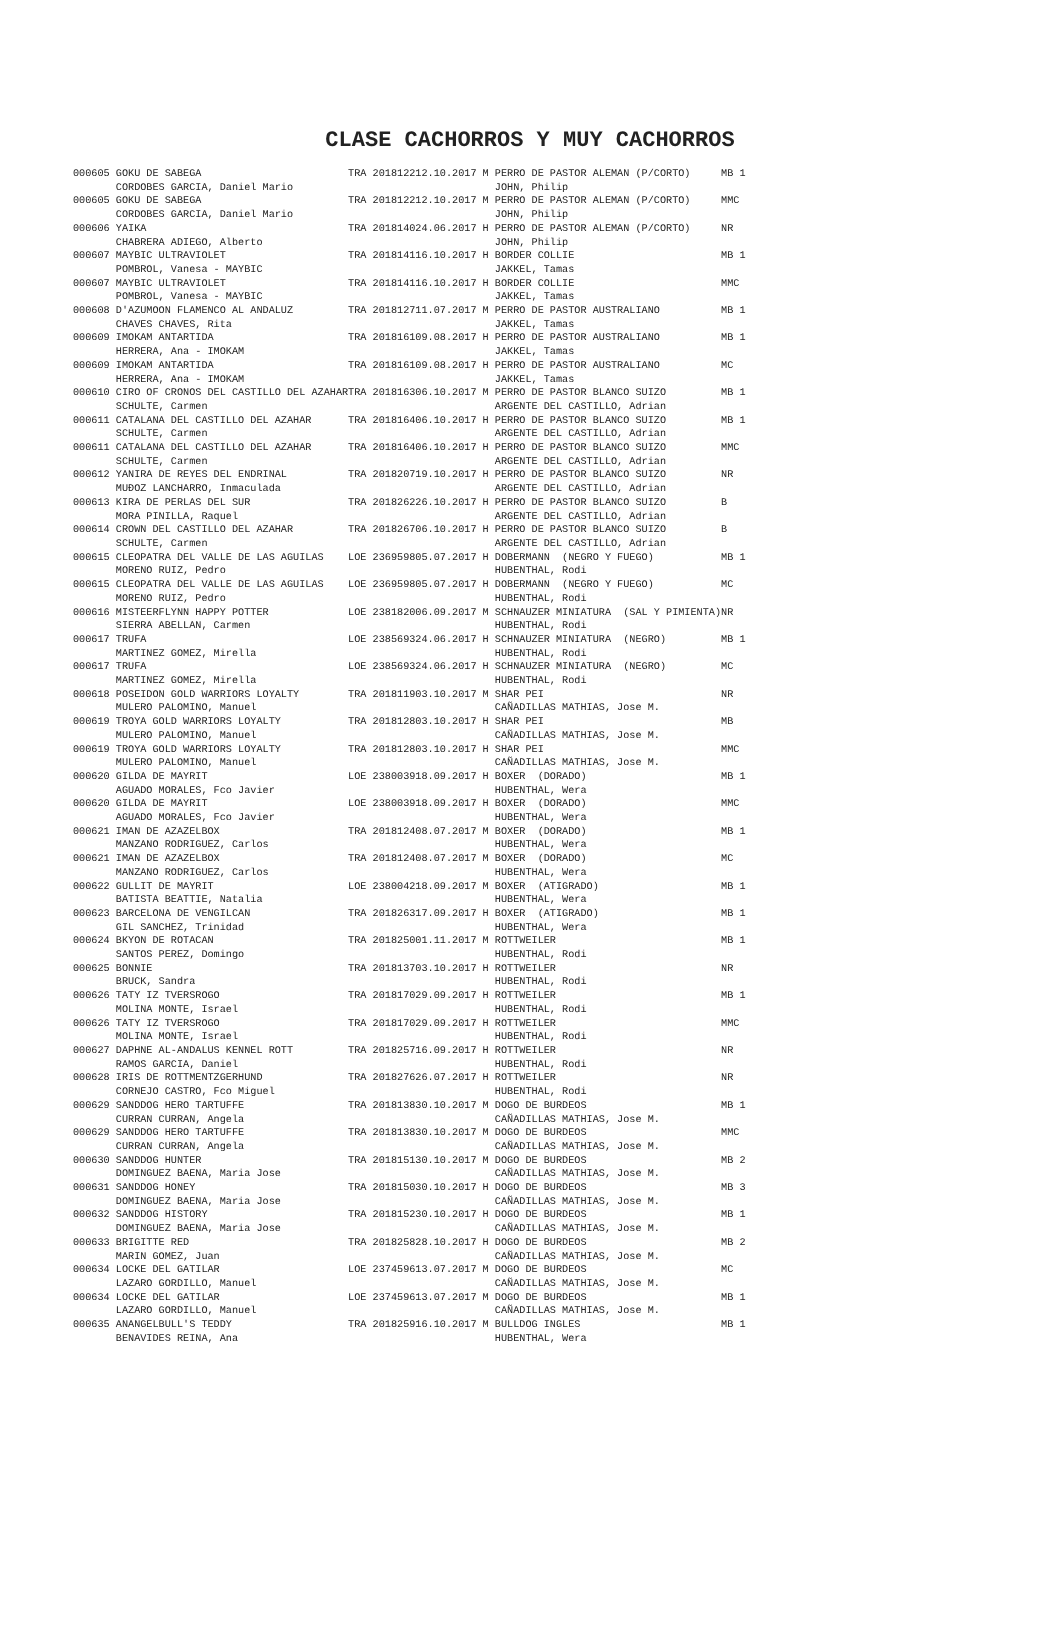CLASE CACHORROS Y MUY CACHORROS
| 000605 GOKU DE SABEGA CORDOBES GARCIA, Daniel Mario | TRA 2018122 | 12.10.2017 M PERRO DE PASTOR ALEMAN (P/CORTO) JOHN, Philip | MB 1 |
| 000605 GOKU DE SABEGA CORDOBES GARCIA, Daniel Mario | TRA 2018122 | 12.10.2017 M PERRO DE PASTOR ALEMAN (P/CORTO) JOHN, Philip | MMC |
| 000606 YAIKA CHABRERA ADIEGO, Alberto | TRA 2018140 | 24.06.2017 H PERRO DE PASTOR ALEMAN (P/CORTO) JOHN, Philip | NR |
| 000607 MAYBIC ULTRAVIOLET POMBROL, Vanesa - MAYBIC | TRA 2018141 | 16.10.2017 H BORDER COLLIE JAKKEL, Tamas | MB 1 |
| 000607 MAYBIC ULTRAVIOLET POMBROL, Vanesa - MAYBIC | TRA 2018141 | 16.10.2017 H BORDER COLLIE JAKKEL, Tamas | MMC |
| 000608 D'AZUMOON FLAMENCO AL ANDALUZ CHAVES CHAVES, Rita | TRA 2018127 | 11.07.2017 M PERRO DE PASTOR AUSTRALIANO JAKKEL, Tamas | MB 1 |
| 000609 IMOKAM ANTARTIDA HERRERA, Ana - IMOKAM | TRA 2018161 | 09.08.2017 H PERRO DE PASTOR AUSTRALIANO JAKKEL, Tamas | MB 1 |
| 000609 IMOKAM ANTARTIDA HERRERA, Ana - IMOKAM | TRA 2018161 | 09.08.2017 H PERRO DE PASTOR AUSTRALIANO JAKKEL, Tamas | MC |
| 000610 CIRO OF CRONOS DEL CASTILLO DEL AZAHAR SCHULTE, Carmen | TRA 2018163 | 06.10.2017 M PERRO DE PASTOR BLANCO SUIZO ARGENTE DEL CASTILLO, Adrian | MB 1 |
| 000611 CATALANA DEL CASTILLO DEL AZAHAR SCHULTE, Carmen | TRA 2018164 | 06.10.2017 H PERRO DE PASTOR BLANCO SUIZO ARGENTE DEL CASTILLO, Adrian | MB 1 |
| 000611 CATALANA DEL CASTILLO DEL AZAHAR SCHULTE, Carmen | TRA 2018164 | 06.10.2017 H PERRO DE PASTOR BLANCO SUIZO ARGENTE DEL CASTILLO, Adrian | MMC |
| 000612 YANIRA DE REYES DEL ENDRINAL MUĐOZ LANCHARRO, Inmaculada | TRA 2018207 | 19.10.2017 H PERRO DE PASTOR BLANCO SUIZO ARGENTE DEL CASTILLO, Adrian | NR |
| 000613 KIRA DE PERLAS DEL SUR MORA PINILLA, Raquel | TRA 2018262 | 26.10.2017 H PERRO DE PASTOR BLANCO SUIZO ARGENTE DEL CASTILLO, Adrian | B |
| 000614 CROWN DEL CASTILLO DEL AZAHAR SCHULTE, Carmen | TRA 2018267 | 06.10.2017 H PERRO DE PASTOR BLANCO SUIZO ARGENTE DEL CASTILLO, Adrian | B |
| 000615 CLEOPATRA DEL VALLE DE LAS AGUILAS MORENO RUIZ, Pedro | LOE 2369598 | 05.07.2017 H DOBERMANN (NEGRO Y FUEGO) HUBENTHAL, Rodi | MB 1 |
| 000615 CLEOPATRA DEL VALLE DE LAS AGUILAS MORENO RUIZ, Pedro | LOE 2369598 | 05.07.2017 H DOBERMANN (NEGRO Y FUEGO) HUBENTHAL, Rodi | MC |
| 000616 MISTEERFLYNN HAPPY POTTER SIERRA ABELLAN, Carmen | LOE 2381820 | 06.09.2017 M SCHNAUZER MINIATURA (SAL Y PIMIENTA) HUBENTHAL, Rodi | NR |
| 000617 TRUFA MARTINEZ GOMEZ, Mirella | LOE 2385693 | 24.06.2017 H SCHNAUZER MINIATURA (NEGRO) HUBENTHAL, Rodi | MB 1 |
| 000617 TRUFA MARTINEZ GOMEZ, Mirella | LOE 2385693 | 24.06.2017 H SCHNAUZER MINIATURA (NEGRO) HUBENTHAL, Rodi | MC |
| 000618 POSEIDON GOLD WARRIORS LOYALTY MULERO PALOMINO, Manuel | TRA 2018119 | 03.10.2017 M SHAR PEI CAÑADILLAS MATHIAS, Jose M. | NR |
| 000619 TROYA GOLD WARRIORS LOYALTY MULERO PALOMINO, Manuel | TRA 2018128 | 03.10.2017 H SHAR PEI CAÑADILLAS MATHIAS, Jose M. | MB |
| 000619 TROYA GOLD WARRIORS LOYALTY MULERO PALOMINO, Manuel | TRA 2018128 | 03.10.2017 H SHAR PEI CAÑADILLAS MATHIAS, Jose M. | MMC |
| 000620 GILDA DE MAYRIT AGUADO MORALES, Fco Javier | LOE 2380039 | 18.09.2017 H BOXER (DORADO) HUBENTHAL, Wera | MB 1 |
| 000620 GILDA DE MAYRIT AGUADO MORALES, Fco Javier | LOE 2380039 | 18.09.2017 H BOXER (DORADO) HUBENTHAL, Wera | MMC |
| 000621 IMAN DE AZAZELBOX MANZANO RODRIGUEZ, Carlos | TRA 2018124 | 08.07.2017 M BOXER (DORADO) HUBENTHAL, Wera | MB 1 |
| 000621 IMAN DE AZAZELBOX MANZANO RODRIGUEZ, Carlos | TRA 2018124 | 08.07.2017 M BOXER (DORADO) HUBENTHAL, Wera | MC |
| 000622 GULLIT DE MAYRIT BATISTA BEATTIE, Natalia | LOE 2380042 | 18.09.2017 M BOXER (ATIGRADO) HUBENTHAL, Wera | MB 1 |
| 000623 BARCELONA DE VENGILCAN GIL SANCHEZ, Trinidad | TRA 2018263 | 17.09.2017 H BOXER (ATIGRADO) HUBENTHAL, Wera | MB 1 |
| 000624 BKYON DE ROTACAN SANTOS PEREZ, Domingo | TRA 2018250 | 01.11.2017 M ROTTWEILER HUBENTHAL, Rodi | MB 1 |
| 000625 BONNIE BRUCK, Sandra | TRA 2018137 | 03.10.2017 H ROTTWEILER HUBENTHAL, Rodi | NR |
| 000626 TATY IZ TVERSROGO MOLINA MONTE, Israel | TRA 2018170 | 29.09.2017 H ROTTWEILER HUBENTHAL, Rodi | MB 1 |
| 000626 TATY IZ TVERSROGO MOLINA MONTE, Israel | TRA 2018170 | 29.09.2017 H ROTTWEILER HUBENTHAL, Rodi | MMC |
| 000627 DAPHNE AL-ANDALUS KENNEL ROTT RAMOS GARCIA, Daniel | TRA 2018257 | 16.09.2017 H ROTTWEILER HUBENTHAL, Rodi | NR |
| 000628 IRIS DE ROTTMENTZGERHUND CORNEJO CASTRO, Fco Miguel | TRA 2018276 | 26.07.2017 H ROTTWEILER HUBENTHAL, Rodi | NR |
| 000629 SANDDOG HERO TARTUFFE CURRAN CURRAN, Angela | TRA 2018138 | 30.10.2017 M DOGO DE BURDEOS CAÑADILLAS MATHIAS, Jose M. | MB 1 |
| 000629 SANDDOG HERO TARTUFFE CURRAN CURRAN, Angela | TRA 2018138 | 30.10.2017 M DOGO DE BURDEOS CAÑADILLAS MATHIAS, Jose M. | MMC |
| 000630 SANDDOG HUNTER DOMINGUEZ BAENA, Maria Jose | TRA 2018151 | 30.10.2017 M DOGO DE BURDEOS CAÑADILLAS MATHIAS, Jose M. | MB 2 |
| 000631 SANDDOG HONEY DOMINGUEZ BAENA, Maria Jose | TRA 2018150 | 30.10.2017 H DOGO DE BURDEOS CAÑADILLAS MATHIAS, Jose M. | MB 3 |
| 000632 SANDDOG HISTORY DOMINGUEZ BAENA, Maria Jose | TRA 2018152 | 30.10.2017 H DOGO DE BURDEOS CAÑADILLAS MATHIAS, Jose M. | MB 1 |
| 000633 BRIGITTE RED MARIN GOMEZ, Juan | TRA 2018258 | 28.10.2017 H DOGO DE BURDEOS CAÑADILLAS MATHIAS, Jose M. | MB 2 |
| 000634 LOCKE DEL GATILAR LAZARO GORDILLO, Manuel | LOE 2374596 | 13.07.2017 M DOGO DE BURDEOS CAÑADILLAS MATHIAS, Jose M. | MC |
| 000634 LOCKE DEL GATILAR LAZARO GORDILLO, Manuel | LOE 2374596 | 13.07.2017 M DOGO DE BURDEOS CAÑADILLAS MATHIAS, Jose M. | MB 1 |
| 000635 ANANGELBULL'S TEDDY BENAVIDES REINA, Ana | TRA 2018259 | 16.10.2017 M BULLDOG INGLES HUBENTHAL, Wera | MB 1 |